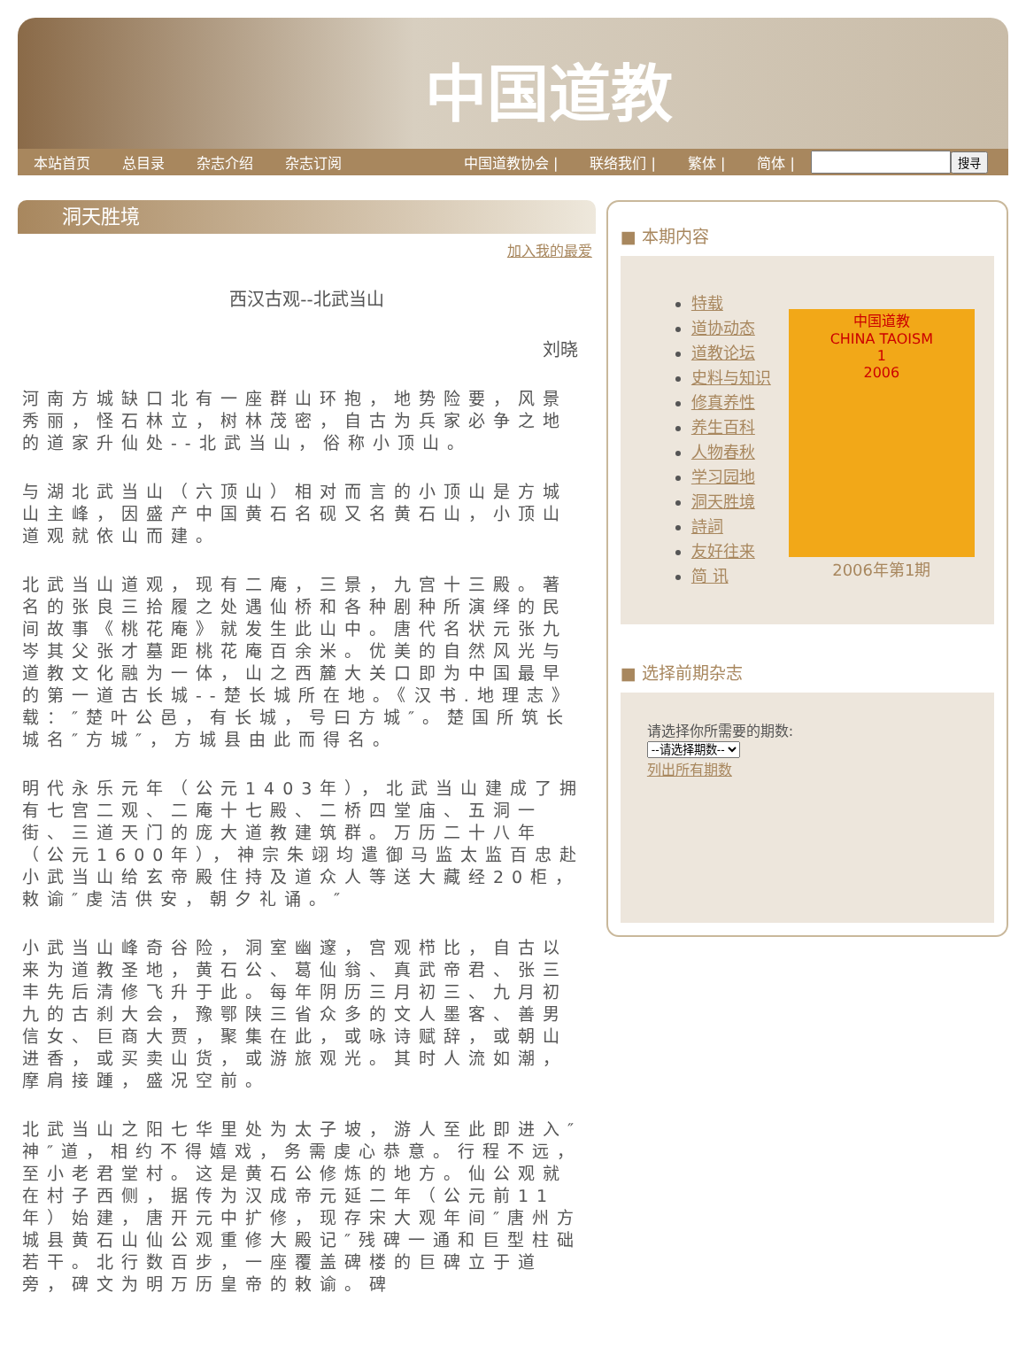中国道教
本站首页 总目录 杂志介绍 杂志订阅 中国道教协会 | 联络我们 | 繁体 | 简体 | 搜寻
洞天胜境
加入我的最爱
西汉古观--北武当山
刘晓
河南方城缺口北有一座群山环抱，地势险要，风景秀丽，怪石林立，树林茂密，自古为兵家必争之地的道家升仙处--北武当山，俗称小顶山。
与湖北武当山（六顶山）相对而言的小顶山是方城山主峰，因盛产中国黄石名砚又名黄石山，小顶山道观就依山而建。
北武当山道观，现有二庵，三景，九宫十三殿。著名的张良三拾履之处遇仙桥和各种剧种所演绎的民间故事《桃花庵》就发生此山中。唐代名状元张九岑其父张才墓距桃花庵百余米。优美的自然风光与道教文化融为一体，山之西麓大关口即为中国最早的第一道古长城--楚长城所在地。《汉书.地理志》载：″楚叶公邑，有长城，号曰方城″。楚国所筑长城名″方城″，方城县由此而得名。
明代永乐元年（公元1403年），北武当山建成了拥有七宫二观、二庵十七殿、二桥四堂庙、五洞一街、三道天门的庞大道教建筑群。万历二十八年（公元1600年），神宗朱翊均遣御马监太监百忠赴小武当山给玄帝殿住持及道众人等送大藏经20柜，敕谕″虔洁供安，朝夕礼诵。″
小武当山峰奇谷险，洞室幽邃，宫观栉比，自古以来为道教圣地，黄石公、葛仙翁、真武帝君、张三丰先后清修飞升于此。每年阴历三月初三、九月初九的古刹大会，豫鄂陕三省众多的文人墨客、善男信女、巨商大贾，聚集在此，或咏诗赋辞，或朝山进香，或买卖山货，或游旅观光。其时人流如潮，摩肩接踵，盛况空前。
北武当山之阳七华里处为太子坡，游人至此即进入″神″道，相约不得嬉戏，务需虔心恭意。行程不远，至小老君堂村。这是黄石公修炼的地方。仙公观就在村子西侧，据传为汉成帝元延二年（公元前11年）始建，唐开元中扩修，现存宋大观年间″唐州方城县黄石山仙公观重修大殿记″残碑一通和巨型柱础若干。北行数百步，一座覆盖碑楼的巨碑立于道旁，碑文为明万历皇帝的敕谕。碑
■ 本期内容
特载
道协动态
道教论坛
史料与知识
修真养性
养生百科
人物春秋
学习园地
洞天胜境
詩詞
友好往来
简 讯
中国道教
CHINA TAOISM
1
2006
2006年第1期
■ 选择前期杂志
请选择你所需要的期数:
--请选择期数--
列出所有期数